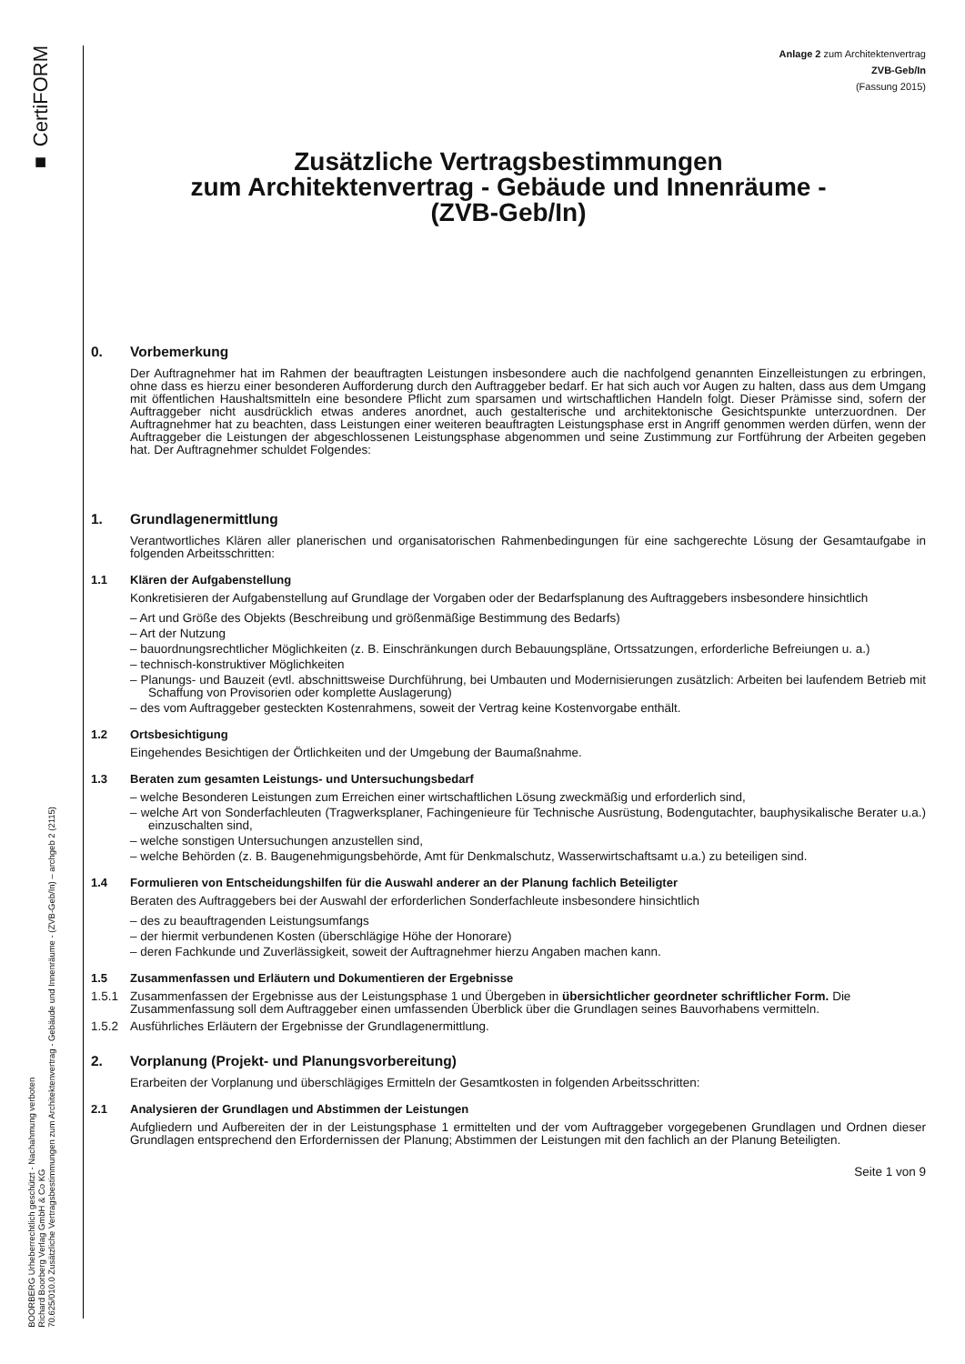■ CertiFORM
BOORBERG Urheberrechtlich geschützt - Nachahmung verboten
Richard Boorberg Verlag GmbH & Co KG
70.625/010.0 Zusätzliche Vertragsbestimmungen zum Architektenvertrag - Gebäude und Innenräume - (ZVB-Geb/In) – archgeb 2 (2115)
Anlage 2 zum Architektenvertrag
ZVB-Geb/In
(Fassung 2015)
Zusätzliche Vertragsbestimmungen
zum Architektenvertrag - Gebäude und Innenräume -
(ZVB-Geb/In)
0. Vorbemerkung
Der Auftragnehmer hat im Rahmen der beauftragten Leistungen insbesondere auch die nachfolgend genannten Einzelleistungen zu erbringen, ohne dass es hierzu einer besonderen Aufforderung durch den Auftraggeber bedarf. Er hat sich auch vor Augen zu halten, dass aus dem Umgang mit öffentlichen Haushaltsmitteln eine besondere Pflicht zum sparsamen und wirtschaftlichen Handeln folgt. Dieser Prämisse sind, sofern der Auftraggeber nicht ausdrücklich etwas anderes anordnet, auch gestalterische und architektonische Gesichtspunkte unterzuordnen. Der Auftragnehmer hat zu beachten, dass Leistungen einer weiteren beauftragten Leistungsphase erst in Angriff genommen werden dürfen, wenn der Auftraggeber die Leistungen der abgeschlossenen Leistungsphase abgenommen und seine Zustimmung zur Fortführung der Arbeiten gegeben hat. Der Auftragnehmer schuldet Folgendes:
1. Grundlagenermittlung
Verantwortliches Klären aller planerischen und organisatorischen Rahmenbedingungen für eine sachgerechte Lösung der Gesamtaufgabe in folgenden Arbeitsschritten:
1.1 Klären der Aufgabenstellung
Konkretisieren der Aufgabenstellung auf Grundlage der Vorgaben oder der Bedarfsplanung des Auftraggebers insbesondere hinsichtlich
– Art und Größe des Objekts (Beschreibung und größenmäßige Bestimmung des Bedarfs)
– Art der Nutzung
– bauordnungsrechtlicher Möglichkeiten (z. B. Einschränkungen durch Bebauungspläne, Ortssatzungen, erforderliche Befreiungen u. a.)
– technisch-konstruktiver Möglichkeiten
– Planungs- und Bauzeit (evtl. abschnittsweise Durchführung, bei Umbauten und Modernisierungen zusätzlich: Arbeiten bei laufendem Betrieb mit Schaffung von Provisorien oder komplette Auslagerung)
– des vom Auftraggeber gesteckten Kostenrahmens, soweit der Vertrag keine Kostenvorgabe enthält.
1.2 Ortsbesichtigung
Eingehendes Besichtigen der Örtlichkeiten und der Umgebung der Baumaßnahme.
1.3 Beraten zum gesamten Leistungs- und Untersuchungsbedarf
– welche Besonderen Leistungen zum Erreichen einer wirtschaftlichen Lösung zweckmäßig und erforderlich sind,
– welche Art von Sonderfachleuten (Tragwerksplaner, Fachingenieure für Technische Ausrüstung, Bodengutachter, bauphysikalische Berater u.a.) einzuschalten sind,
– welche sonstigen Untersuchungen anzustellen sind,
– welche Behörden (z. B. Baugenehmigungsbehörde, Amt für Denkmalschutz, Wasserwirtschaftsamt u.a.) zu beteiligen sind.
1.4 Formulieren von Entscheidungshilfen für die Auswahl anderer an der Planung fachlich Beteiligter
Beraten des Auftraggebers bei der Auswahl der erforderlichen Sonderfachleute insbesondere hinsichtlich
– des zu beauftragenden Leistungsumfangs
– der hiermit verbundenen Kosten (überschlägige Höhe der Honorare)
– deren Fachkunde und Zuverlässigkeit, soweit der Auftragnehmer hierzu Angaben machen kann.
1.5 Zusammenfassen und Erläutern und Dokumentieren der Ergebnisse
1.5.1 Zusammenfassen der Ergebnisse aus der Leistungsphase 1 und Übergeben in übersichtlicher geordneter schriftlicher Form. Die Zusammenfassung soll dem Auftraggeber einen umfassenden Überblick über die Grundlagen seines Bauvorhabens vermitteln.
1.5.2 Ausführliches Erläutern der Ergebnisse der Grundlagenermittlung.
2. Vorplanung (Projekt- und Planungsvorbereitung)
Erarbeiten der Vorplanung und überschlägiges Ermitteln der Gesamtkosten in folgenden Arbeitsschritten:
2.1 Analysieren der Grundlagen und Abstimmen der Leistungen
Aufgliedern und Aufbereiten der in der Leistungsphase 1 ermittelten und der vom Auftraggeber vorgegebenen Grundlagen und Ordnen dieser Grundlagen entsprechend den Erfordernissen der Planung; Abstimmen der Leistungen mit den fachlich an der Planung Beteiligten.
Seite 1 von 9